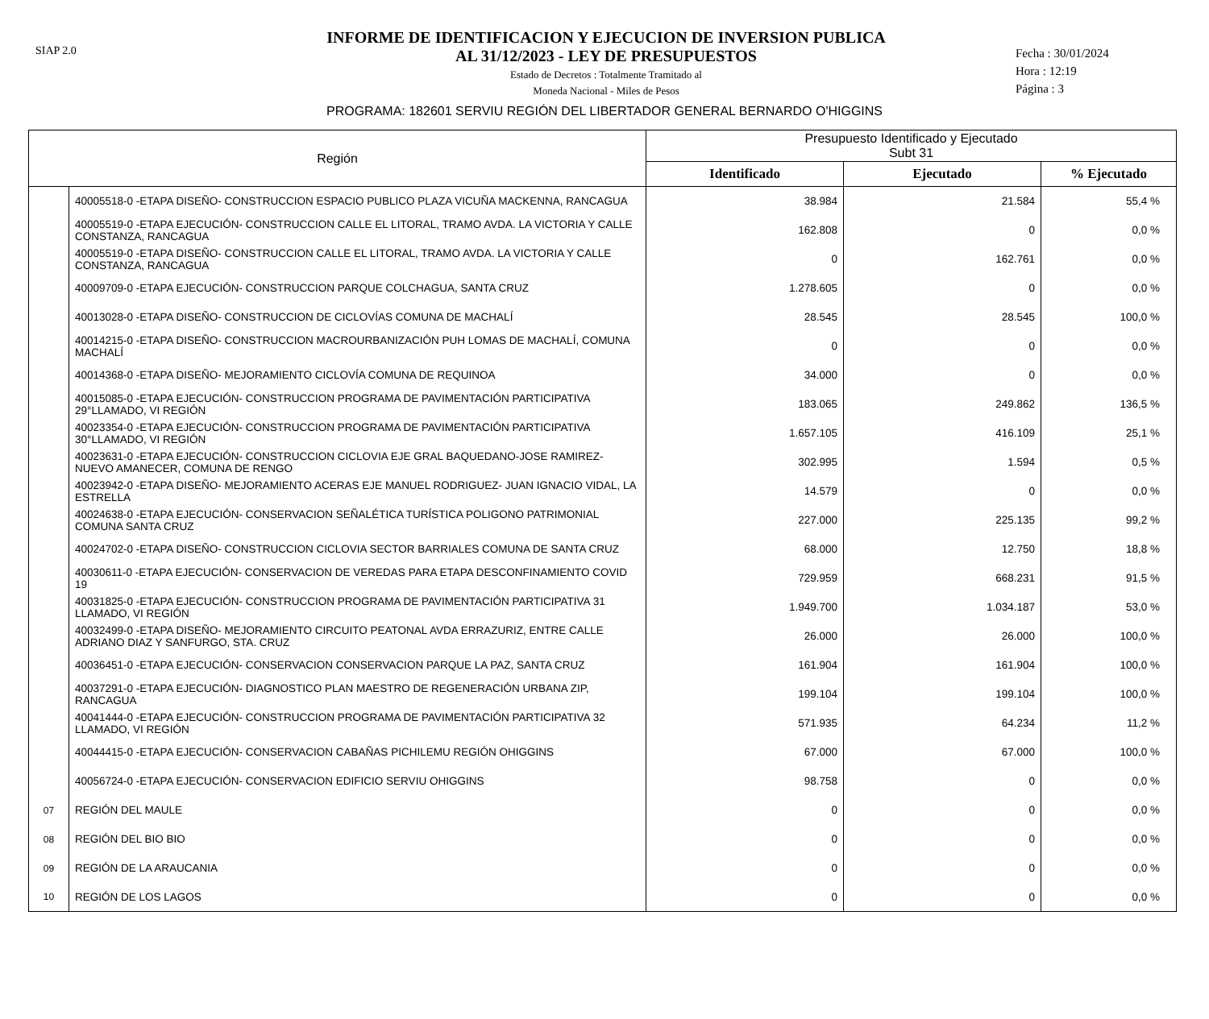SIAP 2.0
INFORME DE IDENTIFICACION Y EJECUCION DE INVERSION PUBLICA
AL 31/12/2023 - LEY DE PRESUPUESTOS
Estado de Decretos : Totalmente Tramitado al
Moneda Nacional - Miles de Pesos
Fecha : 30/01/2024
Hora : 12:19
Página : 3
PROGRAMA: 182601 SERVIU REGIÓN DEL LIBERTADOR GENERAL BERNARDO O'HIGGINS
| Región | | Presupuesto Identificado y Ejecutado Subt 31 | | |
| --- | --- | --- | --- | --- |
| | | Identificado | Ejecutado | % Ejecutado |
| | 40005518-0 -ETAPA DISEÑO- CONSTRUCCION ESPACIO PUBLICO PLAZA VICUÑA MACKENNA, RANCAGUA | 38.984 | 21.584 | 55,4 % |
| | 40005519-0 -ETAPA EJECUCIÓN- CONSTRUCCION CALLE EL LITORAL, TRAMO AVDA. LA VICTORIA Y CALLE CONSTANZA, RANCAGUA | 162.808 | 0 | 0,0 % |
| | 40005519-0 -ETAPA DISEÑO- CONSTRUCCION CALLE EL LITORAL, TRAMO AVDA. LA VICTORIA Y CALLE CONSTANZA, RANCAGUA | 0 | 162.761 | 0,0 % |
| | 40009709-0 -ETAPA EJECUCIÓN- CONSTRUCCION PARQUE COLCHAGUA, SANTA CRUZ | 1.278.605 | 0 | 0,0 % |
| | 40013028-0 -ETAPA DISEÑO- CONSTRUCCION DE CICLOVÍAS COMUNA DE MACHALÍ | 28.545 | 28.545 | 100,0 % |
| | 40014215-0 -ETAPA DISEÑO- CONSTRUCCION MACROURBANIZACIÓN PUH LOMAS DE MACHALÍ, COMUNA MACHALÍ | 0 | 0 | 0,0 % |
| | 40014368-0 -ETAPA DISEÑO- MEJORAMIENTO CICLOVÍA COMUNA DE REQUINOA | 34.000 | 0 | 0,0 % |
| | 40015085-0 -ETAPA EJECUCIÓN- CONSTRUCCION PROGRAMA DE PAVIMENTACIÓN PARTICIPATIVA 29°LLAMADO, VI REGIÓN | 183.065 | 249.862 | 136,5 % |
| | 40023354-0 -ETAPA EJECUCIÓN- CONSTRUCCION PROGRAMA DE PAVIMENTACIÓN PARTICIPATIVA 30°LLAMADO, VI REGIÓN | 1.657.105 | 416.109 | 25,1 % |
| | 40023631-0 -ETAPA EJECUCIÓN- CONSTRUCCION CICLOVIA EJE GRAL BAQUEDANO-JOSE RAMIREZ-NUEVO AMANECER, COMUNA DE RENGO | 302.995 | 1.594 | 0,5 % |
| | 40023942-0 -ETAPA DISEÑO- MEJORAMIENTO ACERAS EJE MANUEL RODRIGUEZ- JUAN IGNACIO VIDAL, LA ESTRELLA | 14.579 | 0 | 0,0 % |
| | 40024638-0 -ETAPA EJECUCIÓN- CONSERVACION SEÑALÉTICA TURÍSTICA POLIGONO PATRIMONIAL COMUNA SANTA CRUZ | 227.000 | 225.135 | 99,2 % |
| | 40024702-0 -ETAPA DISEÑO- CONSTRUCCION CICLOVIA SECTOR BARRIALES COMUNA DE SANTA CRUZ | 68.000 | 12.750 | 18,8 % |
| | 40030611-0 -ETAPA EJECUCIÓN- CONSERVACION DE VEREDAS PARA ETAPA DESCONFINAMIENTO COVID 19 | 729.959 | 668.231 | 91,5 % |
| | 40031825-0 -ETAPA EJECUCIÓN- CONSTRUCCION PROGRAMA DE PAVIMENTACIÓN PARTICIPATIVA 31 LLAMADO, VI REGIÓN | 1.949.700 | 1.034.187 | 53,0 % |
| | 40032499-0 -ETAPA DISEÑO- MEJORAMIENTO CIRCUITO PEATONAL AVDA ERRAZURIZ, ENTRE CALLE ADRIANO DIAZ Y SANFURGO, STA. CRUZ | 26.000 | 26.000 | 100,0 % |
| | 40036451-0 -ETAPA EJECUCIÓN- CONSERVACION CONSERVACION PARQUE LA PAZ, SANTA CRUZ | 161.904 | 161.904 | 100,0 % |
| | 40037291-0 -ETAPA EJECUCIÓN- DIAGNOSTICO PLAN MAESTRO DE REGENERACIÓN URBANA ZIP, RANCAGUA | 199.104 | 199.104 | 100,0 % |
| | 40041444-0 -ETAPA EJECUCIÓN- CONSTRUCCION PROGRAMA DE PAVIMENTACIÓN PARTICIPATIVA 32 LLAMADO, VI REGIÓN | 571.935 | 64.234 | 11,2 % |
| | 40044415-0 -ETAPA EJECUCIÓN- CONSERVACION CABAÑAS PICHILEMU REGIÓN OHIGGINS | 67.000 | 67.000 | 100,0 % |
| | 40056724-0 -ETAPA EJECUCIÓN- CONSERVACION EDIFICIO SERVIU OHIGGINS | 98.758 | 0 | 0,0 % |
| 07 | REGIÓN DEL MAULE | 0 | 0 | 0,0 % |
| 08 | REGIÓN DEL BIO BIO | 0 | 0 | 0,0 % |
| 09 | REGIÓN DE LA ARAUCANIA | 0 | 0 | 0,0 % |
| 10 | REGIÓN DE LOS LAGOS | 0 | 0 | 0,0 % |